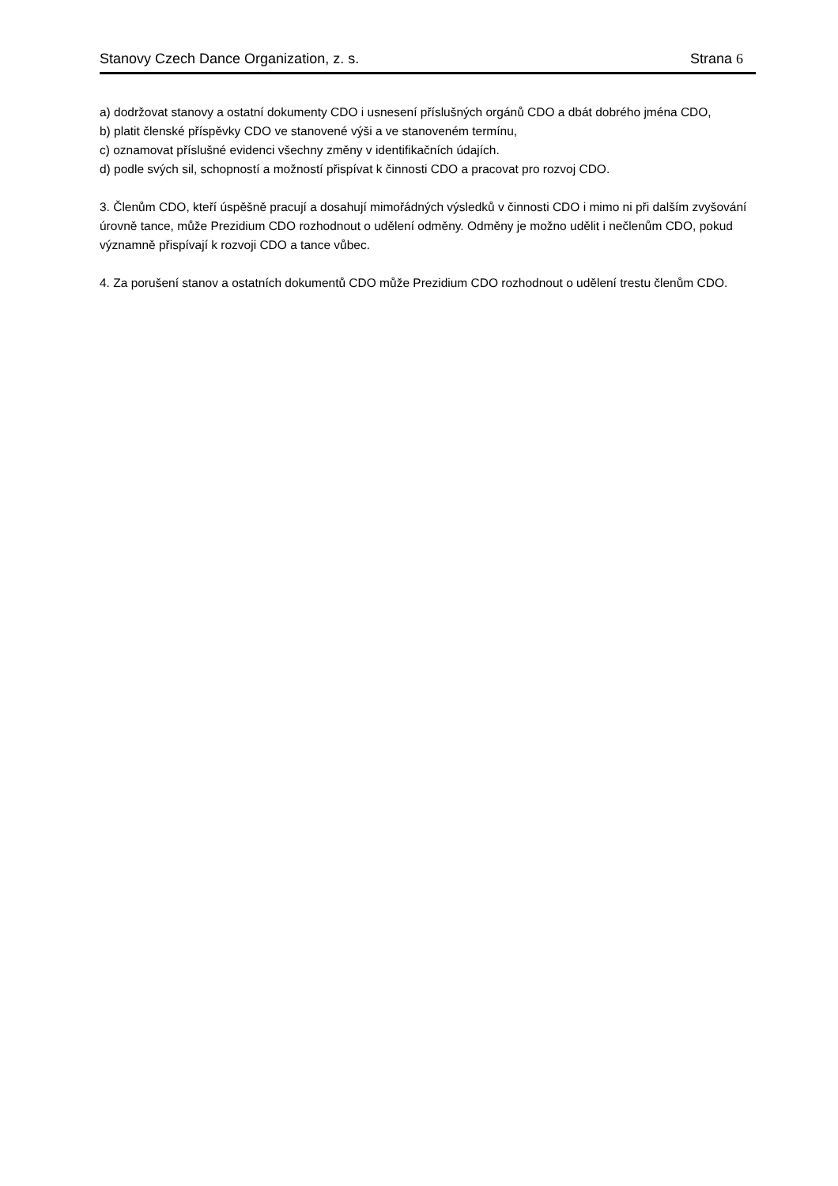Stanovy Czech Dance Organization, z. s. Strana 6
a) dodržovat stanovy a ostatní dokumenty CDO i usnesení příslušných orgánů CDO a dbát dobrého jména CDO,
b) platit členské příspěvky CDO ve stanovené výši a ve stanoveném termínu,
c) oznamovat příslušné evidenci všechny změny v identifikačních údajích.
d) podle svých sil, schopností a možností přispívat k činnosti CDO a pracovat pro rozvoj CDO.
3. Členům CDO, kteří úspěšně pracují a dosahují mimořádných výsledků v činnosti CDO i mimo ni při dalším zvyšování úrovně tance, může Prezidium CDO rozhodnout o udělení odměny. Odměny je možno udělit i nečlenům CDO, pokud významně přispívají k rozvoji CDO a tance vůbec.
4. Za porušení stanov a ostatních dokumentů CDO může Prezidium CDO rozhodnout o udělení trestu členům CDO.